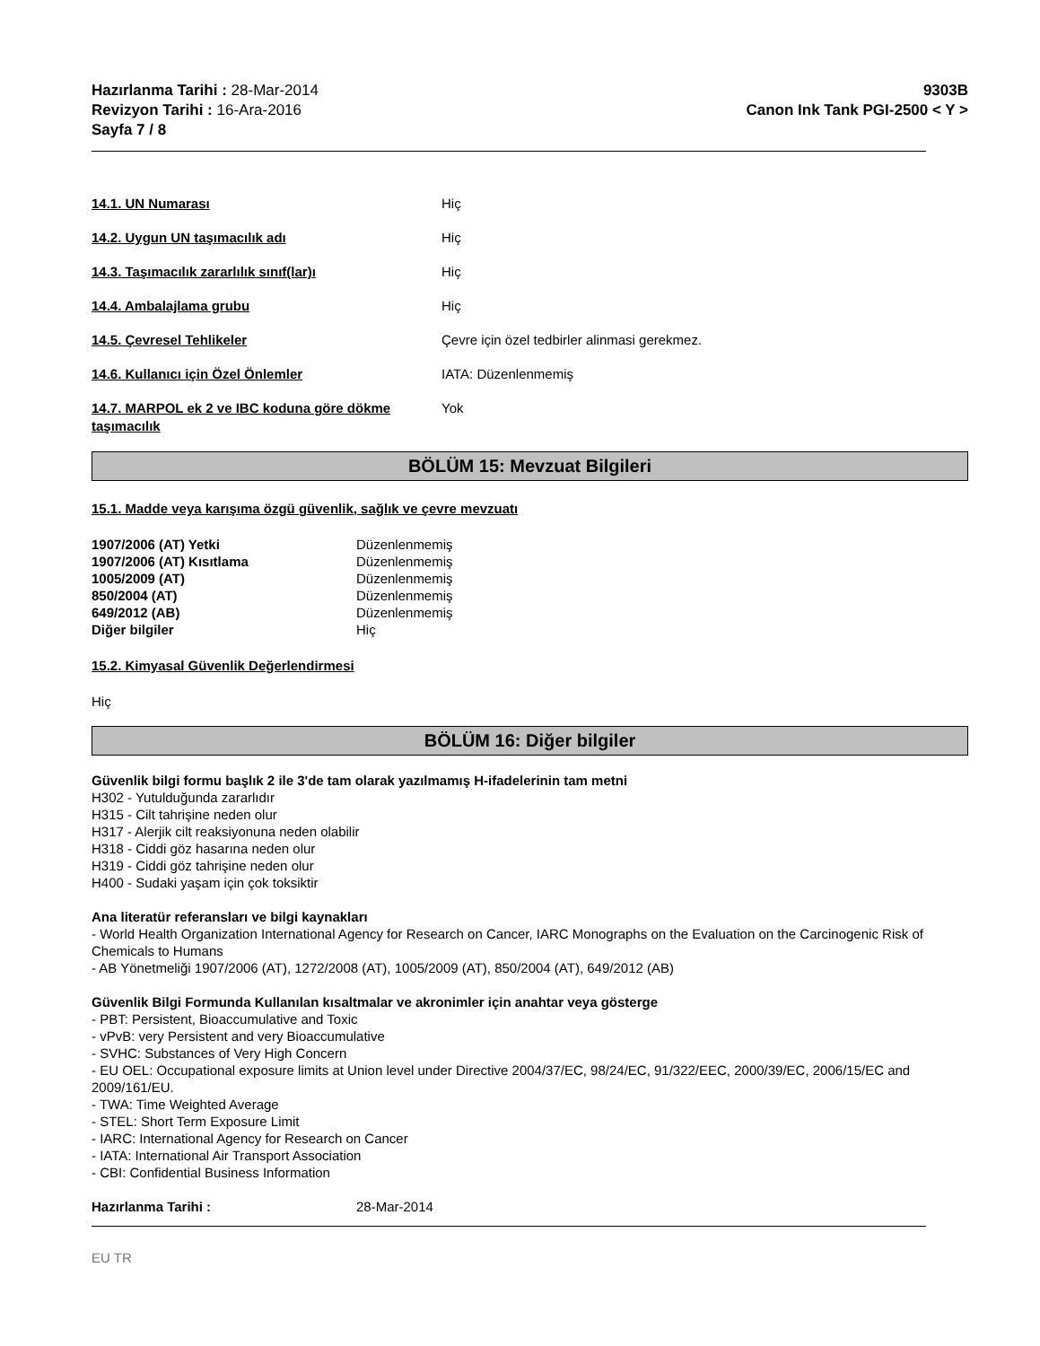Hazırlanma Tarihi : 28-Mar-2014
Revizyon Tarihi : 16-Ara-2016
Sayfa 7 / 8
9303B
Canon Ink Tank PGI-2500 < Y >
14.1. UN Numarası Hiç
14.2. Uygun UN taşımacılık adı Hiç
14.3. Taşımacılık zararlılık sınıf(lar)ı Hiç
14.4. Ambalajlama grubu Hiç
14.5. Çevresel Tehlikeler Çevre için özel tedbirler alinmasi gerekmez.
14.6. Kullanıcı için Özel Önlemler IATA: Düzenlenmemiş
14.7. MARPOL ek 2 ve IBC koduna göre dökme taşımacılık
Yok
BÖLÜM 15: Mevzuat Bilgileri
15.1. Madde veya karışıma özgü güvenlik, sağlık ve çevre mevzuatı
1907/2006 (AT) Yetki Düzenlenmemiş
1907/2006 (AT) Kısıtlama Düzenlenmemiş
1005/2009 (AT) Düzenlenmemiş
850/2004 (AT) Düzenlenmemiş
649/2012 (AB) Düzenlenmemiş
Diğer bilgiler Hiç
15.2. Kimyasal Güvenlik Değerlendirmesi
Hiç
BÖLÜM 16: Diğer bilgiler
Güvenlik bilgi formu başlık 2 ile 3'de tam olarak yazılmamış H-ifadelerinin tam metni
H302 - Yutulduğunda zararlıdır
H315 - Cilt tahrişine neden olur
H317 - Alerjik cilt reaksiyonuna neden olabilir
H318 - Ciddi göz hasarına neden olur
H319 - Ciddi göz tahrişine neden olur
H400 - Sudaki yaşam için çok toksiktir
Ana literatür referansları ve bilgi kaynakları
- World Health Organization International Agency for Research on Cancer, IARC Monographs on the Evaluation on the Carcinogenic Risk of Chemicals to Humans
- AB Yönetmeliği 1907/2006 (AT), 1272/2008 (AT), 1005/2009 (AT), 850/2004 (AT), 649/2012 (AB)
Güvenlik Bilgi Formunda Kullanılan kısaltmalar ve akronimler için anahtar veya gösterge
- PBT: Persistent, Bioaccumulative and Toxic
- vPvB: very Persistent and very Bioaccumulative
- SVHC: Substances of Very High Concern
- EU OEL: Occupational exposure limits at Union level under Directive 2004/37/EC, 98/24/EC, 91/322/EEC, 2000/39/EC, 2006/15/EC and 2009/161/EU.
- TWA: Time Weighted Average
- STEL: Short Term Exposure Limit
- IARC: International Agency for Research on Cancer
- IATA: International Air Transport Association
- CBI: Confidential Business Information
Hazırlanma Tarihi : 28-Mar-2014
EU TR